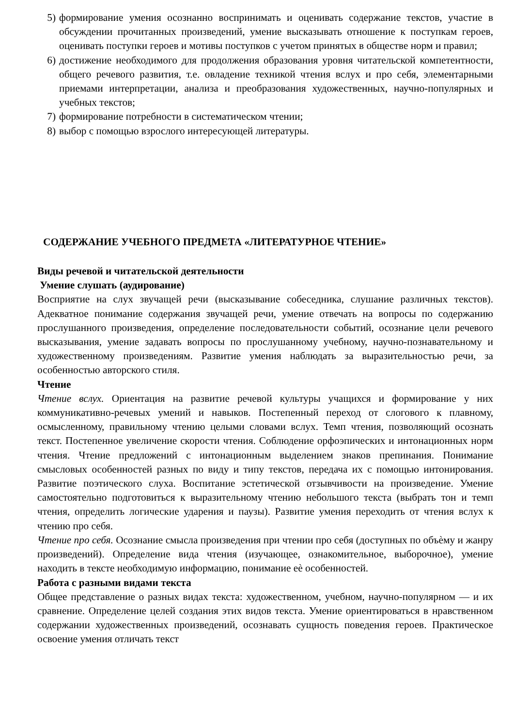5) формирование умения осознанно воспринимать и оценивать содержание текстов, участие в обсуждении прочитанных произведений, умение высказывать отношение к поступкам героев, оценивать поступки героев и мотивы поступков с учетом принятых в обществе норм и правил;
6) достижение необходимого для продолжения образования уровня читательской компетентности, общего речевого развития, т.е. овладение техникой чтения вслух и про себя, элементарными приемами интерпретации, анализа и преобразования художественных, научно-популярных и учебных текстов;
7) формирование потребности в систематическом чтении;
8) выбор с помощью взрослого интересующей литературы.
СОДЕРЖАНИЕ УЧЕБНОГО ПРЕДМЕТА «ЛИТЕРАТУРНОЕ ЧТЕНИЕ»
Виды речевой и читательской деятельности
Умение слушать (аудирование)
Восприятие на слух звучащей речи (высказывание собеседника, слушание различных текстов). Адекватное понимание содержания звучащей речи, умение отвечать на вопросы по содержанию прослушанного произведения, определение последовательности событий, осознание цели речевого высказывания, умение задавать вопросы по прослушанному учебному, научно-познавательному и художественному произведениям. Развитие умения наблюдать за выразительностью речи, за особенностью авторского стиля.
Чтение
Чтение вслух. Ориентация на развитие речевой культуры учащихся и формирование у них коммуникативно-речевых умений и навыков. Постепенный переход от слогового к плавному, осмысленному, правильному чтению целыми словами вслух. Темп чтения, позволяющий осознать текст. Постепенное увеличение скорости чтения. Соблюдение орфоэпических и интонационных норм чтения. Чтение предложений с интонационным выделением знаков препинания. Понимание смысловых особенностей разных по виду и типу текстов, передача их с помощью интонирования. Развитие поэтического слуха. Воспитание эстетической отзывчивости на произведение. Умение самостоятельно подготовиться к выразительному чтению небольшого текста (выбрать тон и темп чтения, определить логические ударения и паузы). Развитие умения переходить от чтения вслух к чтению про себя.
Чтение про себя. Осознание смысла произведения при чтении про себя (доступных по объѐму и жанру произведений). Определение вида чтения (изучающее, ознакомительное, выборочное), умение находить в тексте необходимую информацию, понимание еѐ особенностей.
Работа с разными видами текста
Общее представление о разных видах текста: художественном, учебном, научно-популярном — и их сравнение. Определение целей создания этих видов текста. Умение ориентироваться в нравственном содержании художественных произведений, осознавать сущность поведения героев. Практическое освоение умения отличать текст